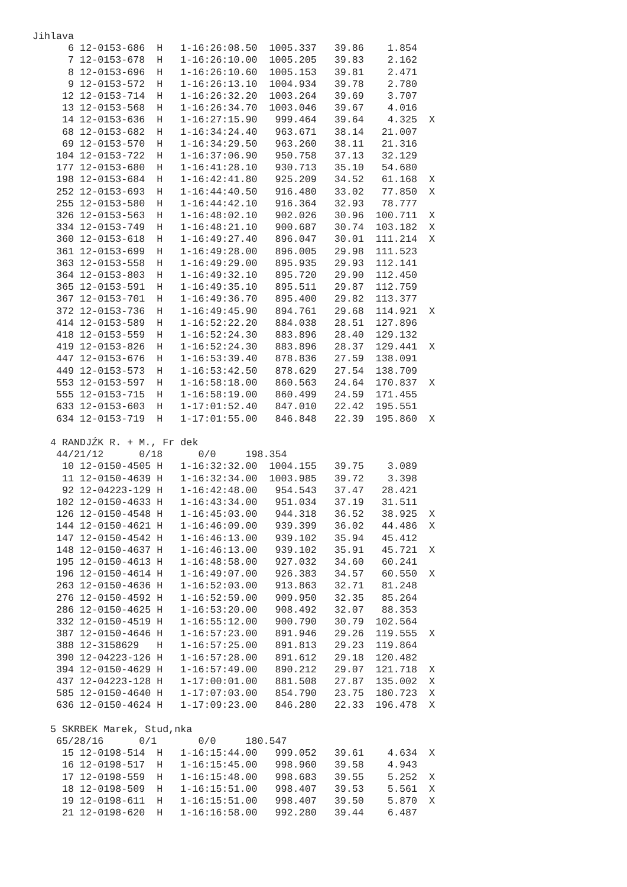Jihlava
      6 12-0153-686  H   1-16:26:08.50  1005.337   39.86    1.854
      7 12-0153-678  H   1-16:26:10.00  1005.205   39.83    2.162
      8 12-0153-696  H   1-16:26:10.60  1005.153   39.81    2.471
      9 12-0153-572  H   1-16:26:13.10  1004.934   39.78    2.780
     12 12-0153-714  H   1-16:26:32.20  1003.264   39.69    3.707
     13 12-0153-568  H   1-16:26:34.70  1003.046   39.67    4.016
     14 12-0153-636  H   1-16:27:15.90   999.464   39.64    4.325  X
     68 12-0153-682  H   1-16:34:24.40   963.671   38.14   21.007
     69 12-0153-570  H   1-16:34:29.50   963.260   38.11   21.316
    104 12-0153-722  H   1-16:37:06.90   950.758   37.13   32.129
    177 12-0153-680  H   1-16:41:28.10   930.713   35.10   54.680
    198 12-0153-684  H   1-16:42:41.80   925.209   34.52   61.168  X
    252 12-0153-693  H   1-16:44:40.50   916.480   33.02   77.850  X
    255 12-0153-580  H   1-16:44:42.10   916.364   32.93   78.777
    326 12-0153-563  H   1-16:48:02.10   902.026   30.96  100.711  X
    334 12-0153-749  H   1-16:48:21.10   900.687   30.74  103.182  X
    360 12-0153-618  H   1-16:49:27.40   896.047   30.01  111.214  X
    361 12-0153-699  H   1-16:49:28.00   896.005   29.98  111.523
    363 12-0153-558  H   1-16:49:29.00   895.935   29.93  112.141
    364 12-0153-803  H   1-16:49:32.10   895.720   29.90  112.450
    365 12-0153-591  H   1-16:49:35.10   895.511   29.87  112.759
    367 12-0153-701  H   1-16:49:36.70   895.400   29.82  113.377
    372 12-0153-736  H   1-16:49:45.90   894.761   29.68  114.921  X
    414 12-0153-589  H   1-16:52:22.20   884.038   28.51  127.896
    418 12-0153-559  H   1-16:52:24.30   883.896   28.40  129.132
    419 12-0153-826  H   1-16:52:24.30   883.896   28.37  129.441  X
    447 12-0153-676  H   1-16:53:39.40   878.836   27.59  138.091
    449 12-0153-573  H   1-16:53:42.50   878.629   27.54  138.709
    553 12-0153-597  H   1-16:58:18.00   860.563   24.64  170.837  X
    555 12-0153-715  H   1-16:58:19.00   860.499   24.59  171.455
    633 12-0153-603  H   1-17:01:52.40   847.010   22.42  195.551
    634 12-0153-719  H   1-17:01:55.00   846.848   22.39  195.860  X

   4 RANDJŹK R. + M., Fr dek
    44/21/12      0/18      0/0     198.354
     10 12-0150-4505 H   1-16:32:32.00  1004.155   39.75    3.089
     11 12-0150-4639 H   1-16:32:34.00  1003.985   39.72    3.398
     92 12-04223-129 H   1-16:42:48.00   954.543   37.47   28.421
    102 12-0150-4633 H   1-16:43:34.00   951.034   37.19   31.511
    126 12-0150-4548 H   1-16:45:03.00   944.318   36.52   38.925  X
    144 12-0150-4621 H   1-16:46:09.00   939.399   36.02   44.486  X
    147 12-0150-4542 H   1-16:46:13.00   939.102   35.94   45.412
    148 12-0150-4637 H   1-16:46:13.00   939.102   35.91   45.721  X
    195 12-0150-4613 H   1-16:48:58.00   927.032   34.60   60.241
    196 12-0150-4614 H   1-16:49:07.00   926.383   34.57   60.550  X
    263 12-0150-4636 H   1-16:52:03.00   913.863   32.71   81.248
    276 12-0150-4592 H   1-16:52:59.00   909.950   32.35   85.264
    286 12-0150-4625 H   1-16:53:20.00   908.492   32.07   88.353
    332 12-0150-4519 H   1-16:55:12.00   900.790   30.79  102.564
    387 12-0150-4646 H   1-16:57:23.00   891.946   29.26  119.555  X
    388 12-3158629   H   1-16:57:25.00   891.813   29.23  119.864
    390 12-04223-126 H   1-16:57:28.00   891.612   29.18  120.482
    394 12-0150-4629 H   1-16:57:49.00   890.212   29.07  121.718  X
    437 12-04223-128 H   1-17:00:01.00   881.508   27.87  135.002  X
    585 12-0150-4640 H   1-17:07:03.00   854.790   23.75  180.723  X
    636 12-0150-4624 H   1-17:09:23.00   846.280   22.33  196.478  X

   5 SKRBEK Marek, Stud,nka
    65/28/16      0/1       0/0     180.547
     15 12-0198-514  H   1-16:15:44.00   999.052   39.61    4.634  X
     16 12-0198-517  H   1-16:15:45.00   998.960   39.58    4.943
     17 12-0198-559  H   1-16:15:48.00   998.683   39.55    5.252  X
     18 12-0198-509  H   1-16:15:51.00   998.407   39.53    5.561  X
     19 12-0198-611  H   1-16:15:51.00   998.407   39.50    5.870  X
     21 12-0198-620  H   1-16:16:58.00   992.280   39.44    6.487